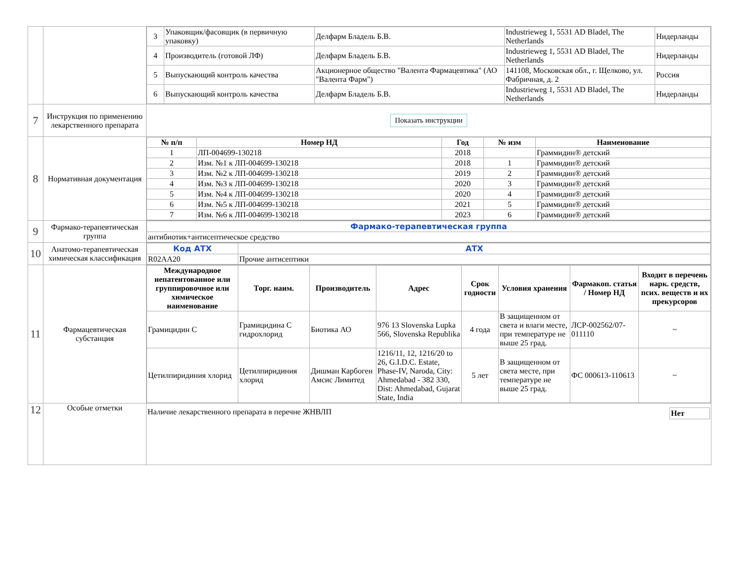| | | / 3 / Упаковщик/фасовщик (в первичную упаковку) / Делфарм Бладель Б.В. / Industrieweg 1, 5531 AD Bladel, The Netherlands / Нидерланды / / 4 / Производитель (готовой ЛФ) / Делфарм Бладель Б.В. / Industrieweg 1, 5531 AD Bladel, The Netherlands / Нидерланды / / 5 / Выпускающий контроль качества / Акционерное общество "Валента Фармацевтика" (АО "Валента Фарм") / 141108, Московская обл., г. Щелково, ул. Фабричная, д. 2 / Россия / / 6 / Выпускающий контроль качества / Делфарм Бладель Б.В. / Industrieweg 1, 5531 AD Bladel, The Netherlands / Нидерланды / |
| 7 | Инструкция по применению лекарственного препарата | Показать инструкции |
| 8 | Нормативная документация | / № п/п / Номер НД / Год / № изм / Наименование / / --- / --- / --- / --- / --- / / 1 / ЛП-004699-130218 / 2018 / / Граммидин® детский / / 2 / Изм. №1 к ЛП-004699-130218 / 2018 / 1 / Граммидин® детский / / 3 / Изм. №2 к ЛП-004699-130218 / 2019 / 2 / Граммидин® детский / / 4 / Изм. №3 к ЛП-004699-130218 / 2020 / 3 / Граммидин® детский / / 5 / Изм. №4 к ЛП-004699-130218 / 2020 / 4 / Граммидин® детский / / 6 / Изм. №5 к ЛП-004699-130218 / 2021 / 5 / Граммидин® детский / / 7 / Изм. №6 к ЛП-004699-130218 / 2023 / 6 / Граммидин® детский / |
| 9 | Фармако-терапевтическая группа | / Фармако-терапевтическая группа / / --- / / антибиотик+антисептическое средство / |
| 10 | Анатомо-терапевтическая химическая классификация | / Код АТХ / АТХ / / --- / --- / / R02AA20 / Прочие антисептики / |
| 11 | Фармацевтическая субстанция | / Международное непатентованное или группировочное или химическое наименование / Торг. наим. / Производитель / Адрес / Срок годности / Условия хранения / Фармакоп. статья / Номер НД / Входит в перечень нарк. средств, псих. веществ и их прекурсоров / / --- / --- / --- / --- / --- / --- / --- / --- / / Грамицидин С / Грамицидина С гидрохлорид / Биотика АО / 976 13 Slovenska Lupka 566, Slovenska Republika / 4 года / В защищенном от света и влаги месте, при температуре не выше 25 град. / ЛСР-002562/07-011110 / ~ / / Цетилпиридиния хлорид / Цетилпиридиния хлорид / Дишман Карбоген Амсис Лимитед / 1216/11, 12, 1216/20 to 26, G.I.D.C. Estate, Phase-IV, Naroda, City: Ahmedabad - 382 330, Dist: Ahmedabad, Gujarat State, India / 5 лет / В защищенном от света месте, при температуре не выше 25 град. / ФС 000613-110613 / ~ / |
| 12 | Особые отметки | Наличие лекарственного препарата в перечне ЖНВЛП Нет |